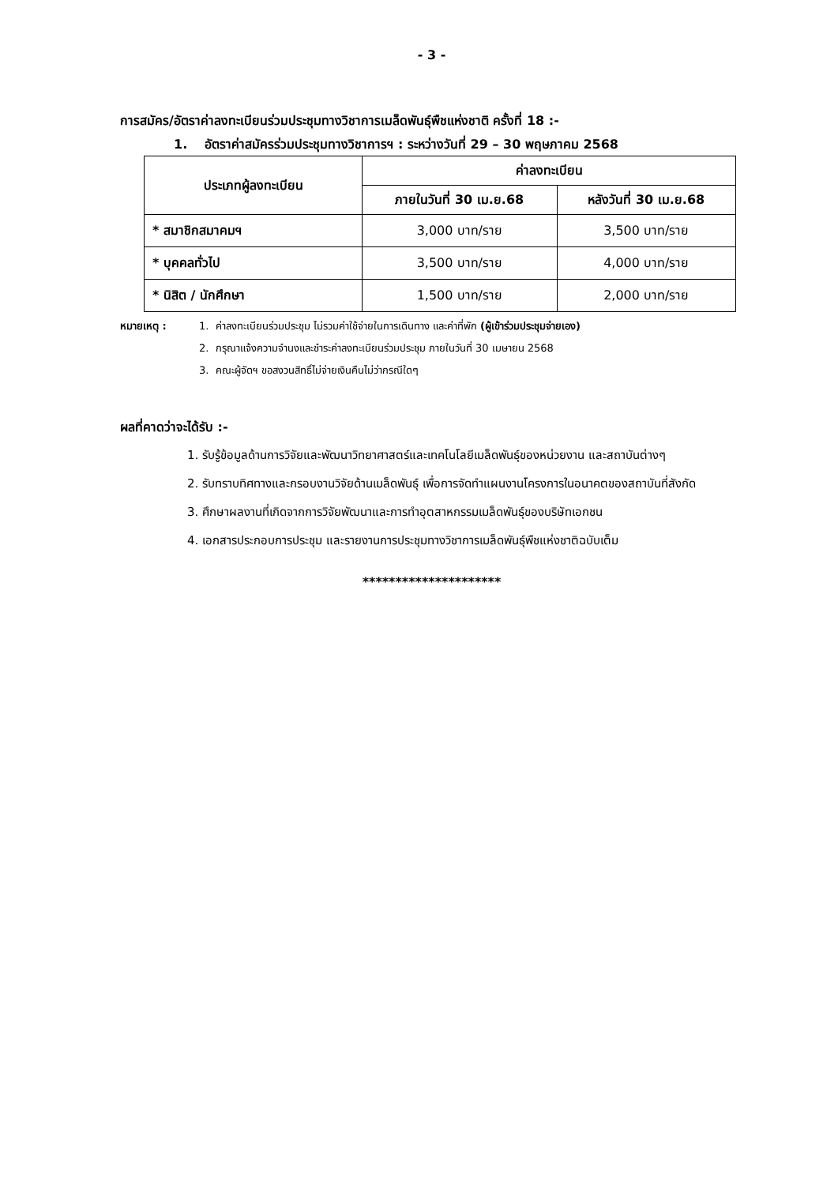- 3 -
การสมัคร/อัตราค่าลงทะเบียนร่วมประชุมทางวิชาการเมล็ดพันธุ์พืชแห่งชาติ ครั้งที่ 18 :-
1. อัตราค่าสมัครร่วมประชุมทางวิชาการฯ : ระหว่างวันที่ 29 – 30 พฤษภาคม 2568
| ประเภทผู้ลงทะเบียน | ค่าลงทะเบียน | |
| --- | --- | --- |
| | ภายในวันที่ 30 เม.ย.68 | หลังวันที่ 30 เม.ย.68 |
| * สมาชิกสมาคมฯ | 3,000 บาท/ราย | 3,500 บาท/ราย |
| * บุคคลทั่วไป | 3,500 บาท/ราย | 4,000 บาท/ราย |
| * นิสิต / นักศึกษา | 1,500 บาท/ราย | 2,000 บาท/ราย |
หมายเหตุ : 1. ค่าลงทะเบียนร่วมประชุม ไม่รวมค่าใช้จ่ายในการเดินทาง และค่าที่พัก (ผู้เข้าร่วมประชุมจ่ายเอง)
2. กรุณาแจ้งความจำนงและชำระค่าลงทะเบียนร่วมประชุม ภายในวันที่ 30 เมษายน 2568
3. คณะผู้จัดฯ ขอสงวนสิทธิ์ไม่จ่ายเงินคืนไม่ว่ากรณีใดๆ
ผลที่คาดว่าจะได้รับ :-
1. รับรู้ข้อมูลด้านการวิจัยและพัฒนาวิทยาศาสตร์และเทคโนโลยีเมล็ดพันธุ์ของหน่วยงาน และสถาบันต่างๆ
2. รับทราบทิศทางและกรอบงานวิจัยด้านเมล็ดพันธุ์ เพื่อการจัดทำแผนงานโครงการในอนาคตของสถาบันที่สังกัด
3. ศึกษาผลงานที่เกิดจากการวิจัยพัฒนาและการทำอุตสาหกรรมเมล็ดพันธุ์ของบริษัทเอกชน
4. เอกสารประกอบการประชุม และรายงานการประชุมทางวิชาการเมล็ดพันธุ์พืชแห่งชาติฉบับเต็ม
*********************